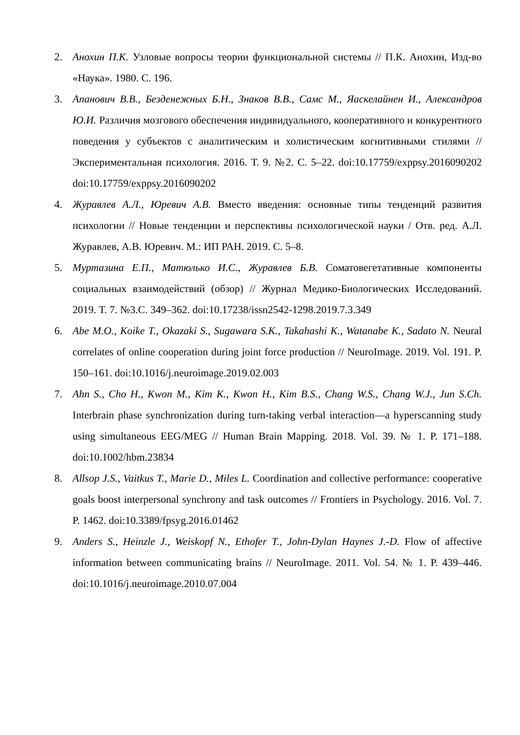2. Анохин П.К. Узловые вопросы теории функциональной системы // П.К. Анохин, Изд-во «Наука». 1980. С. 196.
3. Апанович В.В., Безденежных Б.Н., Знаков В.В., Самс М., Яаскелайнен И., Александров Ю.И. Различия мозгового обеспечения индивидуального, кооперативного и конкурентного поведения у субъектов с аналитическим и холистическим когнитивными стилями // Экспериментальная психология. 2016. Т. 9. №2. С. 5–22. doi:10.17759/exppsy.2016090202 doi:10.17759/exppsy.2016090202
4. Журавлев А.Л., Юревич А.В. Вместо введения: основные типы тенденций развития психологии // Новые тенденции и перспективы психологической науки / Отв. ред. А.Л. Журавлев, А.В. Юревич. М.: ИП РАН. 2019. С. 5–8.
5. Муртазина Е.П., Матюлько И.С., Журавлев Б.В. Соматовегетативные компоненты социальных взаимодействий (обзор) // Журнал Медико-Биологических Исследований. 2019. Т. 7. №3.С. 349–362. doi:10.17238/issn2542-1298.2019.7.3.349
6. Abe M.O., Koike T., Okazaki S., Sugawara S.K., Takahashi K., Watanabe K., Sadato N. Neural correlates of online cooperation during joint force production // NeuroImage. 2019. Vol. 191. P. 150–161. doi:10.1016/j.neuroimage.2019.02.003
7. Ahn S., Cho H., Kwon M., Kim K., Kwon H., Kim B.S., Chang W.S., Chang W.J., Jun S.Ch. Interbrain phase synchronization during turn-taking verbal interaction—a hyperscanning study using simultaneous EEG/MEG // Human Brain Mapping. 2018. Vol. 39. № 1. P. 171–188. doi:10.1002/hbm.23834
8. Allsop J.S., Vaitkus T., Marie D., Miles L. Coordination and collective performance: cooperative goals boost interpersonal synchrony and task outcomes // Frontiers in Psychology. 2016. Vol. 7. P. 1462. doi:10.3389/fpsyg.2016.01462
9. Anders S., Heinzle J., Weiskopf N., Ethofer T., John-Dylan Haynes J.-D. Flow of affective information between communicating brains // NeuroImage. 2011. Vol. 54. № 1. P. 439–446. doi:10.1016/j.neuroimage.2010.07.004